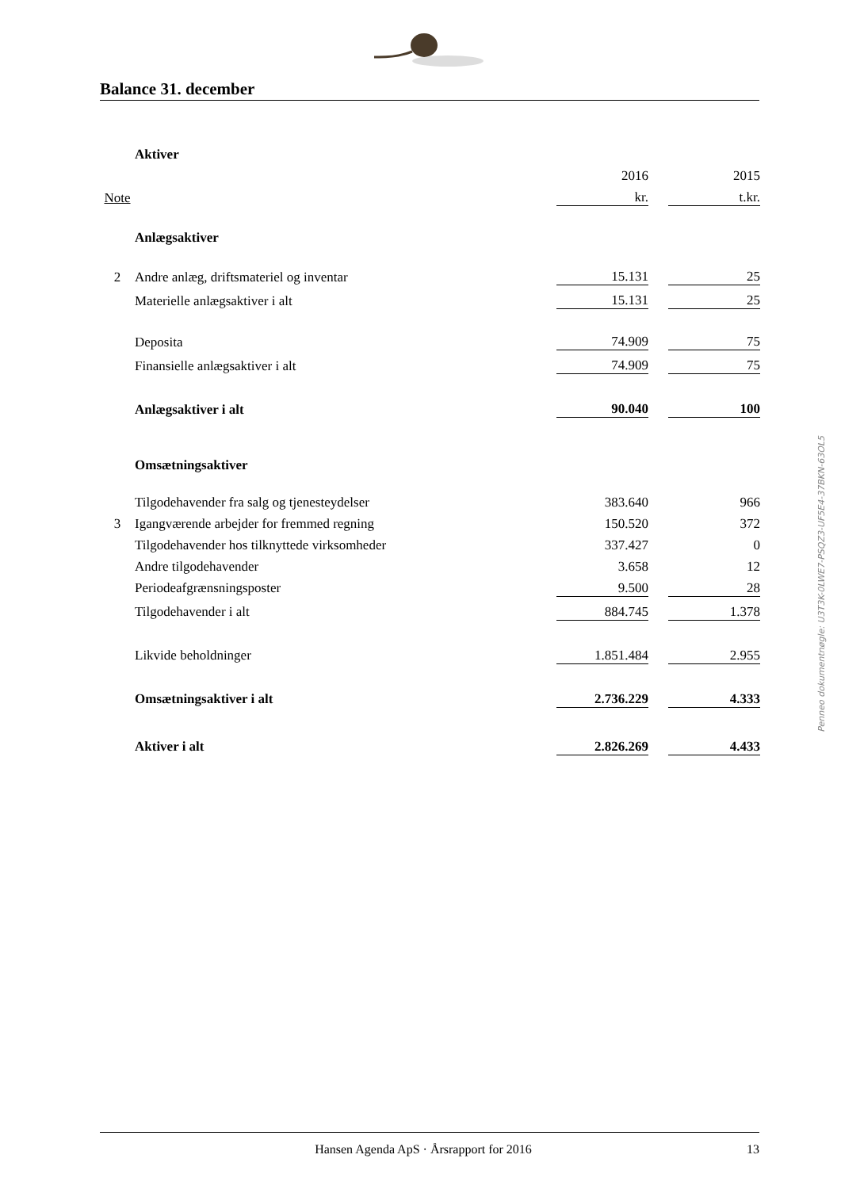Balance 31. december
| | Aktiver | | | |
| | | 2016 | | 2015 |
| Note | | kr. | | t.kr. |
| | Anlægsaktiver | | | |
| 2 | Andre anlæg, driftsmateriel og inventar | 15.131 | | 25 |
| | Materielle anlægsaktiver i alt | 15.131 | | 25 |
| | Deposita | 74.909 | | 75 |
| | Finansielle anlægsaktiver i alt | 74.909 | | 75 |
| | Anlægsaktiver i alt | 90.040 | | 100 |
| | Omsætningsaktiver | | | |
| | Tilgodehavender fra salg og tjenesteydelser | 383.640 | | 966 |
| 3 | Igangværende arbejder for fremmed regning | 150.520 | | 372 |
| | Tilgodehavender hos tilknyttede virksomheder | 337.427 | | 0 |
| | Andre tilgodehavender | 3.658 | | 12 |
| | Periodeafgrænsningsposter | 9.500 | | 28 |
| | Tilgodehavender i alt | 884.745 | | 1.378 |
| | Likvide beholdninger | 1.851.484 | | 2.955 |
| | Omsætningsaktiver i alt | 2.736.229 | | 4.333 |
| | Aktiver i alt | 2.826.269 | | 4.433 |
Penneo dokumentnøgle: U3T3K-0LWE7-PSQZ3-UF5E4-37BKN-63OL5
Hansen Agenda ApS · Årsrapport for 2016 13